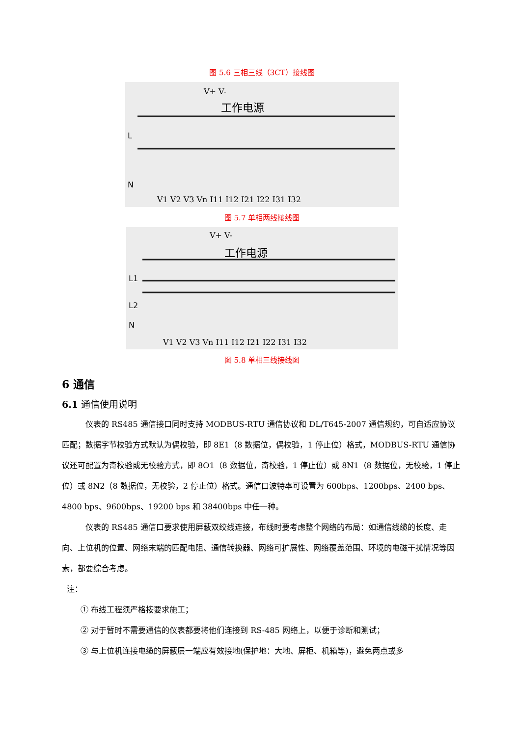图 5.6 三相三线（3CT）接线图
V+ V-
工作电源
L
N
V1 V2 V3 Vn I11 I12 I21 I22 I31 I32
图 5.7 单相两线接线图
V+ V-
工作电源
L1
L2
N
V1 V2 V3 Vn I11 I12 I21 I22 I31 I32
图 5.8 单相三线接线图
6 通信
6.1 通信使用说明
仪表的 RS485 通信接口同时支持 MODBUS-RTU 通信协议和 DL/T645-2007 通信规约，可自适应协议匹配；数据字节校验方式默认为偶校验，即 8E1（8 数据位，偶校验，1 停止位）格式，MODBUS-RTU 通信协议还可配置为奇校验或无校验方式，即 8O1（8 数据位，奇校验，1 停止位）或 8N1（8 数据位，无校验，1 停止位）或 8N2（8 数据位，无校验，2 停止位）格式。通信口波特率可设置为 600bps、1200bps、2400 bps、4800 bps、9600bps、19200 bps 和 38400bps 中任一种。
仪表的 RS485 通信口要求使用屏蔽双绞线连接，布线时要考虑整个网络的布局：如通信线缆的长度、走向、上位机的位置、网络末端的匹配电阻、通信转换器、网络可扩展性、网络覆盖范围、环境的电磁干扰情况等因素，都要综合考虑。
注：
① 布线工程须严格按要求施工；
② 对于暂时不需要通信的仪表都要将他们连接到 RS-485 网络上，以便于诊断和测试；
③ 与上位机连接电缆的屏蔽层一端应有效接地(保护地：大地、屏柜、机箱等)，避免两点或多